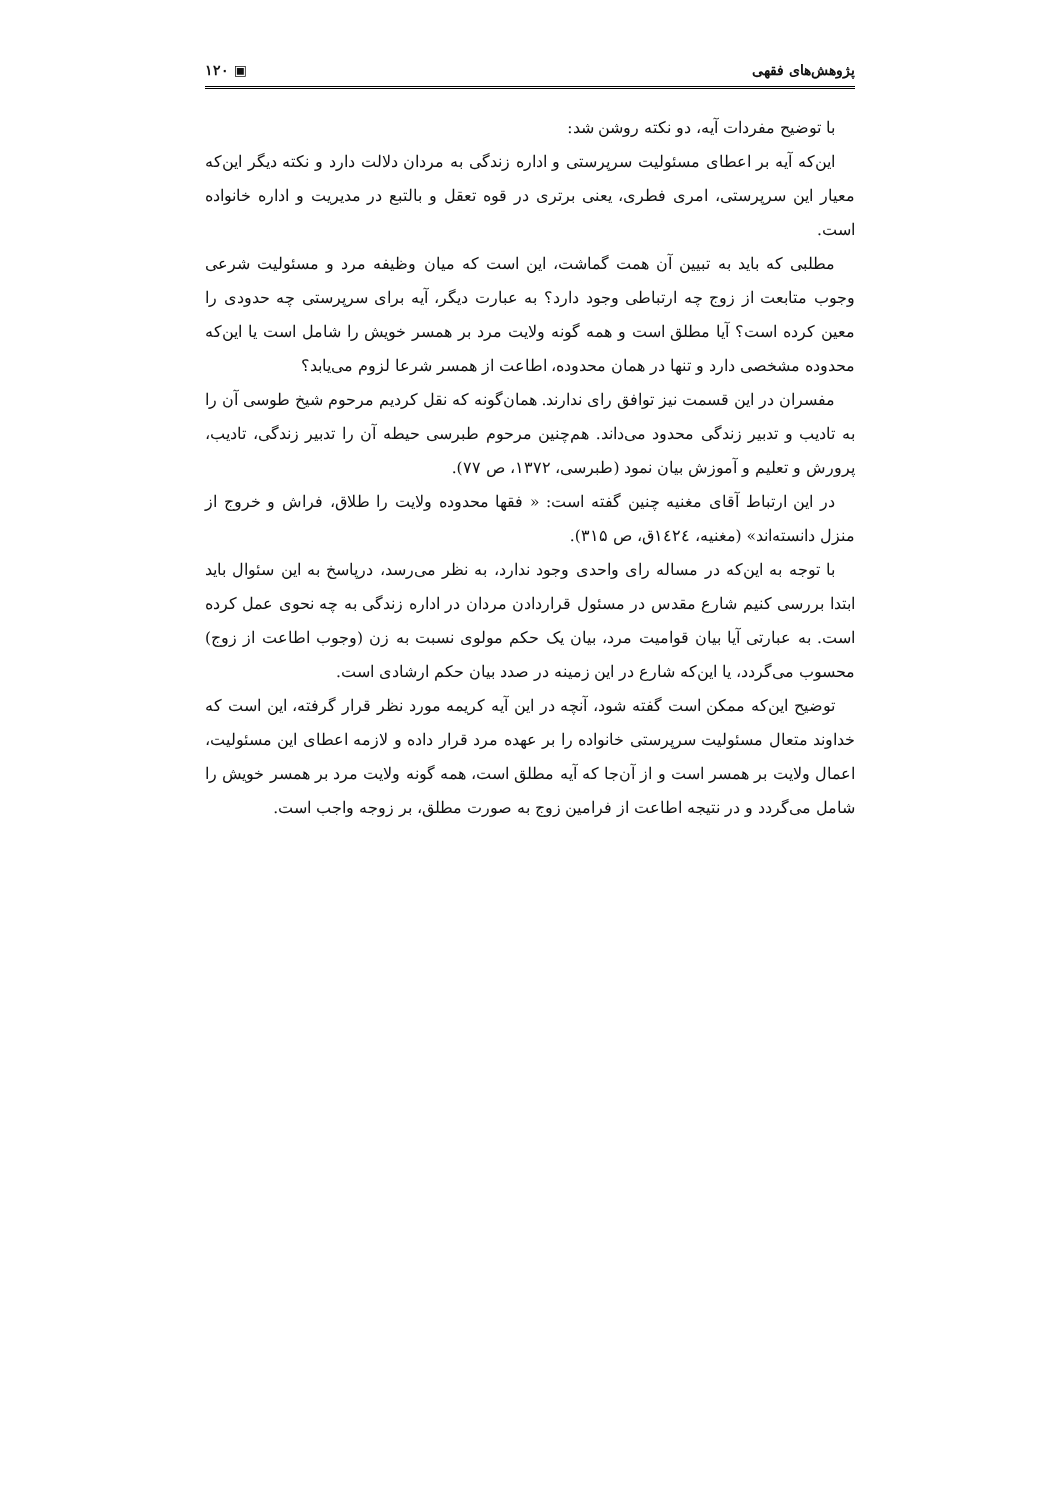پژوهش‌های فقهی ▣ ۱۲۰
با توضیح مفردات آیه، دو نکته روشن شد:
این‌که آیه بر اعطای مسئولیت سرپرستی و اداره زندگی به مردان دلالت دارد و نکته دیگر این‌که معیار این سرپرستی، امری فطری، یعنی برتری در قوه تعقل و بالتبع در مدیریت و اداره خانواده است.
مطلبی که باید به تبیین آن همت گماشت، این است که میان وظیفه مرد و مسئولیت شرعی وجوب متابعت از زوج چه ارتباطی وجود دارد؟ به عبارت دیگر، آیه برای سرپرستی چه حدودی را معین کرده است؟ آیا مطلق است و همه گونه ولایت مرد بر همسر خویش را شامل است یا این‌که محدوده مشخصی دارد و تنها در همان محدوده، اطاعت از همسر شرعا لزوم می‌یابد؟
مفسران در این قسمت نیز توافق رای ندارند. همان‌گونه که نقل کردیم مرحوم شیخ طوسی آن را به تادیب و تدبیر زندگی محدود می‌داند. هم‌چنین مرحوم طبرسی حیطه آن را تدبیر زندگی، تادیب، پرورش و تعلیم و آموزش بیان نمود (طبرسی، ۱۳۷۲، ص ۷۷).
در این ارتباط آقای مغنیه چنین گفته است: « فقها محدوده ولایت را طلاق، فراش و خروج از منزل دانسته‌اند» (مغنیه، ١٤٢٤ق، ص ۳۱۵).
با توجه به این‌که در مساله رای واحدی وجود ندارد، به نظر می‌رسد، درپاسخ به این سئوال باید ابتدا بررسی کنیم شارع مقدس در مسئول قراردادن مردان در اداره زندگی به چه نحوی عمل کرده است. به عبارتی آیا بیان قوامیت مرد، بیان یک حکم مولوی نسبت به زن (وجوب اطاعت از زوج) محسوب می‌گردد، یا این‌که شارع در این زمینه در صدد بیان حکم ارشادی است.
توضیح این‌که ممکن است گفته شود، آنچه در این آیه کریمه مورد نظر قرار گرفته، این است که خداوند متعال مسئولیت سرپرستی خانواده را بر عهده مرد قرار داده و لازمه اعطای این مسئولیت، اعمال ولایت بر همسر است و از آن‌جا که آیه مطلق است، همه گونه ولایت مرد بر همسر خویش را شامل می‌گردد و در نتیجه اطاعت از فرامین زوج به صورت مطلق، بر زوجه واجب است.